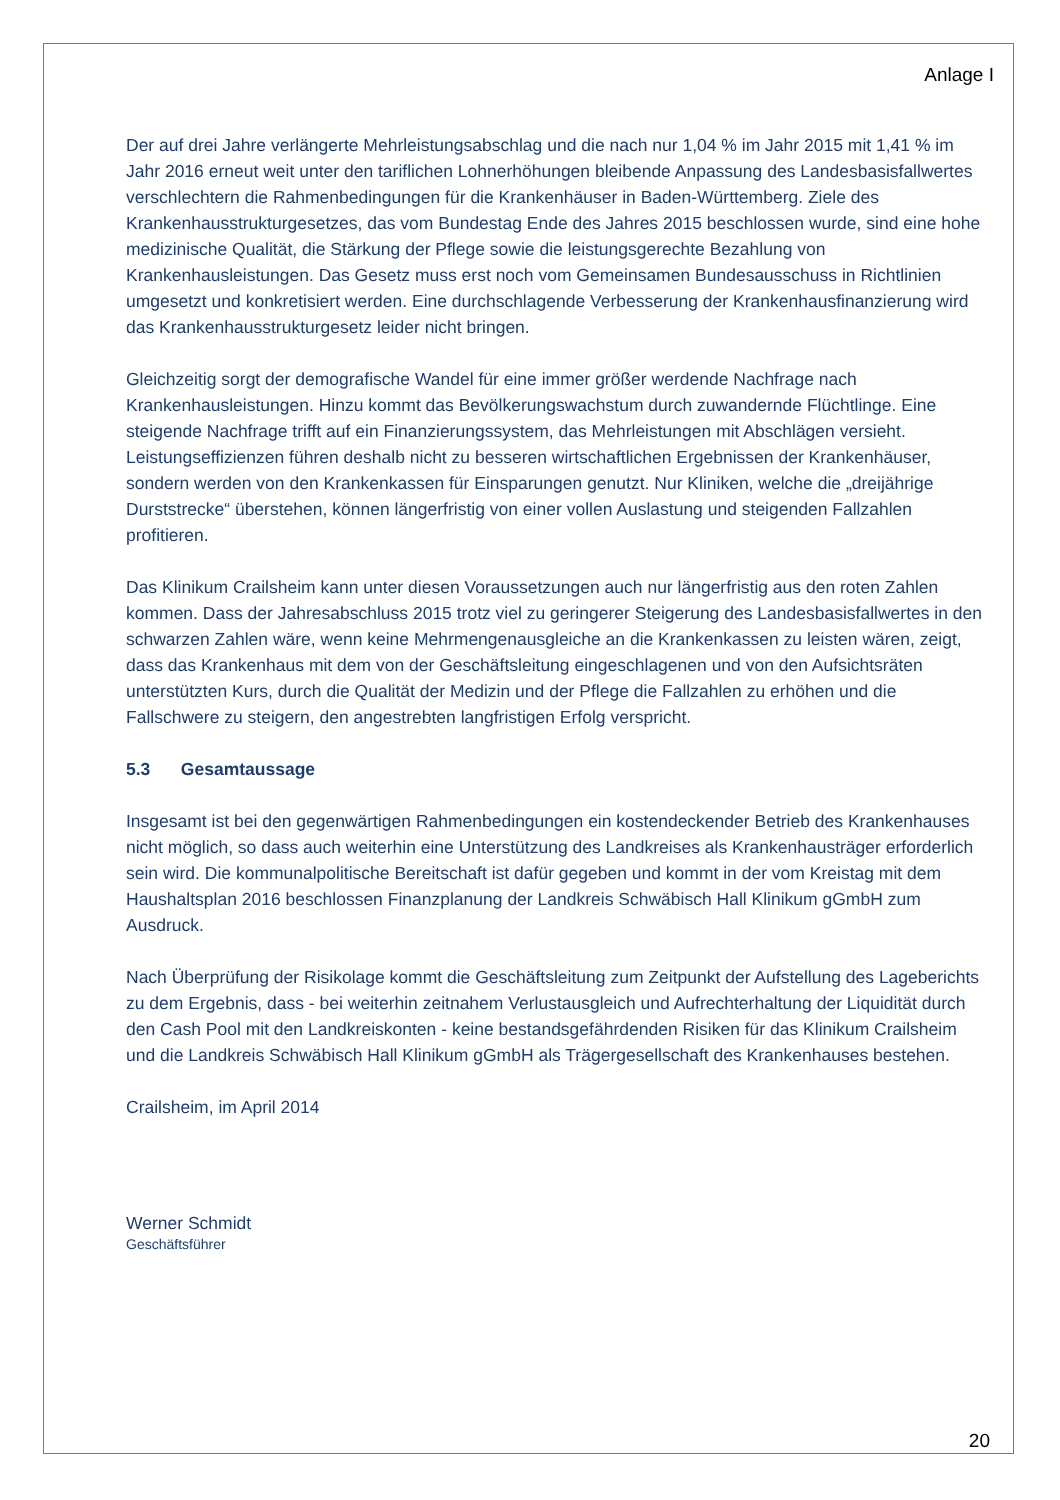Anlage I
Der auf drei Jahre verlängerte Mehrleistungsabschlag und die nach nur 1,04 % im Jahr 2015 mit 1,41 % im Jahr 2016 erneut weit unter den tariflichen Lohnerhöhungen bleibende Anpassung des Landesbasisfallwertes verschlechtern die Rahmenbedingungen für die Krankenhäuser in Baden-Württemberg. Ziele des Krankenhausstrukturgesetzes, das vom Bundestag Ende des Jahres 2015 beschlossen wurde, sind eine hohe medizinische Qualität, die Stärkung der Pflege sowie die leistungsgerechte Bezahlung von Krankenhausleistungen. Das Gesetz muss erst noch vom Gemeinsamen Bundesausschuss in Richtlinien umgesetzt und konkretisiert werden. Eine durchschlagende Verbesserung der Krankenhausfinanzierung wird das Krankenhausstrukturgesetz leider nicht bringen.
Gleichzeitig sorgt der demografische Wandel für eine immer größer werdende Nachfrage nach Krankenhausleistungen. Hinzu kommt das Bevölkerungswachstum durch zuwandernde Flüchtlinge. Eine steigende Nachfrage trifft auf ein Finanzierungssystem, das Mehrleistungen mit Abschlägen versieht. Leistungseffizienzen führen deshalb nicht zu besseren wirtschaftlichen Ergebnissen der Krankenhäuser, sondern werden von den Krankenkassen für Einsparungen genutzt. Nur Kliniken, welche die „dreijährige Durststrecke“ überstehen, können längerfristig von einer vollen Auslastung und steigenden Fallzahlen profitieren.
Das Klinikum Crailsheim kann unter diesen Voraussetzungen auch nur längerfristig aus den roten Zahlen kommen. Dass der Jahresabschluss 2015 trotz viel zu geringerer Steigerung des Landesbasisfallwertes in den schwarzen Zahlen wäre, wenn keine Mehrmengenausgleiche an die Krankenkassen zu leisten wären, zeigt, dass das Krankenhaus mit dem von der Geschäftsleitung eingeschlagenen und von den Aufsichtsräten unterstützten Kurs, durch die Qualität der Medizin und der Pflege die Fallzahlen zu erhöhen und die Fallschwere zu steigern, den angestrebten langfristigen Erfolg verspricht.
5.3 Gesamtaussage
Insgesamt ist bei den gegenwärtigen Rahmenbedingungen ein kostendeckender Betrieb des Krankenhauses nicht möglich, so dass auch weiterhin eine Unterstützung des Landkreises als Krankenhausträger erforderlich sein wird. Die kommunalpolitische Bereitschaft ist dafür gegeben und kommt in der vom Kreistag mit dem Haushaltsplan 2016 beschlossen Finanzplanung der Landkreis Schwäbisch Hall Klinikum gGmbH zum Ausdruck.
Nach Überprüfung der Risikolage kommt die Geschäftsleitung zum Zeitpunkt der Aufstellung des Lageberichts zu dem Ergebnis, dass - bei weiterhin zeitnahem Verlustausgleich und Aufrechterhaltung der Liquidität durch den Cash Pool mit den Landkreiskonten - keine bestandsgefährdenden Risiken für das Klinikum Crailsheim und die Landkreis Schwäbisch Hall Klinikum gGmbH als Trägergesellschaft des Krankenhauses bestehen.
Crailsheim, im April 2014
Werner Schmidt
Geschäftsführer
20